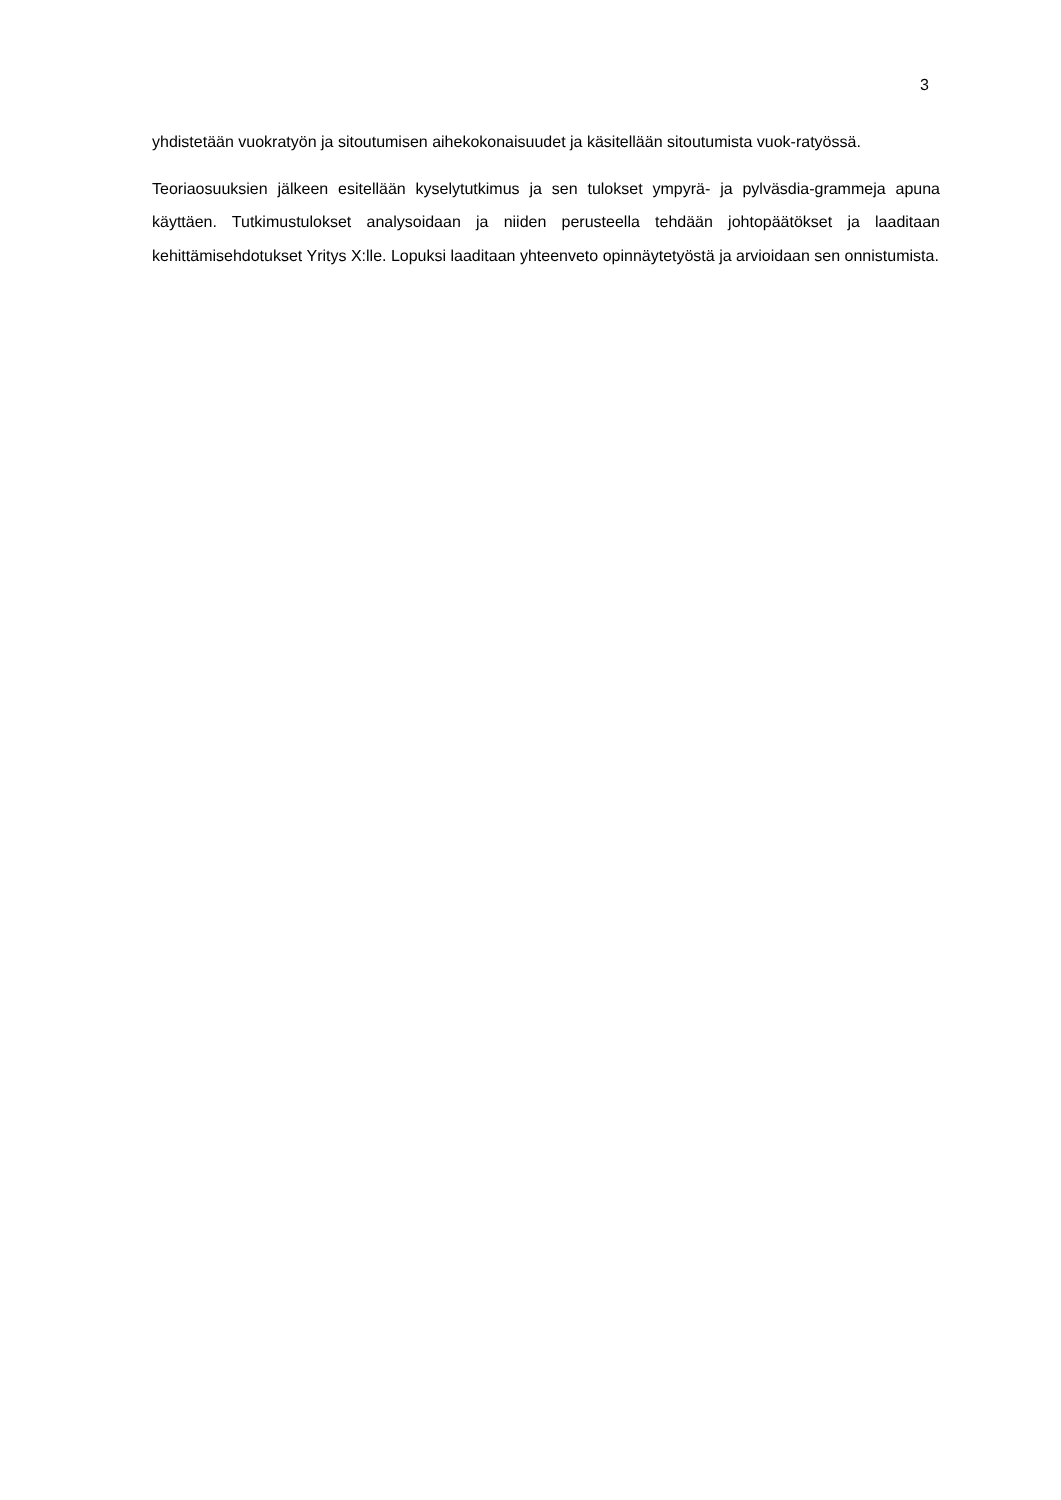3
yhdistetään vuokratyön ja sitoutumisen aihekokonaisuudet ja käsitellään sitoutumista vuok-ratyössä.
Teoriaosuuksien jälkeen esitellään kyselytutkimus ja sen tulokset ympyrä- ja pylväsdia-grammeja apuna käyttäen. Tutkimustulokset analysoidaan ja niiden perusteella tehdään johtopäätökset ja laaditaan kehittämisehdotukset Yritys X:lle. Lopuksi laaditaan yhteenveto opinnäytetyöstä ja arvioidaan sen onnistumista.